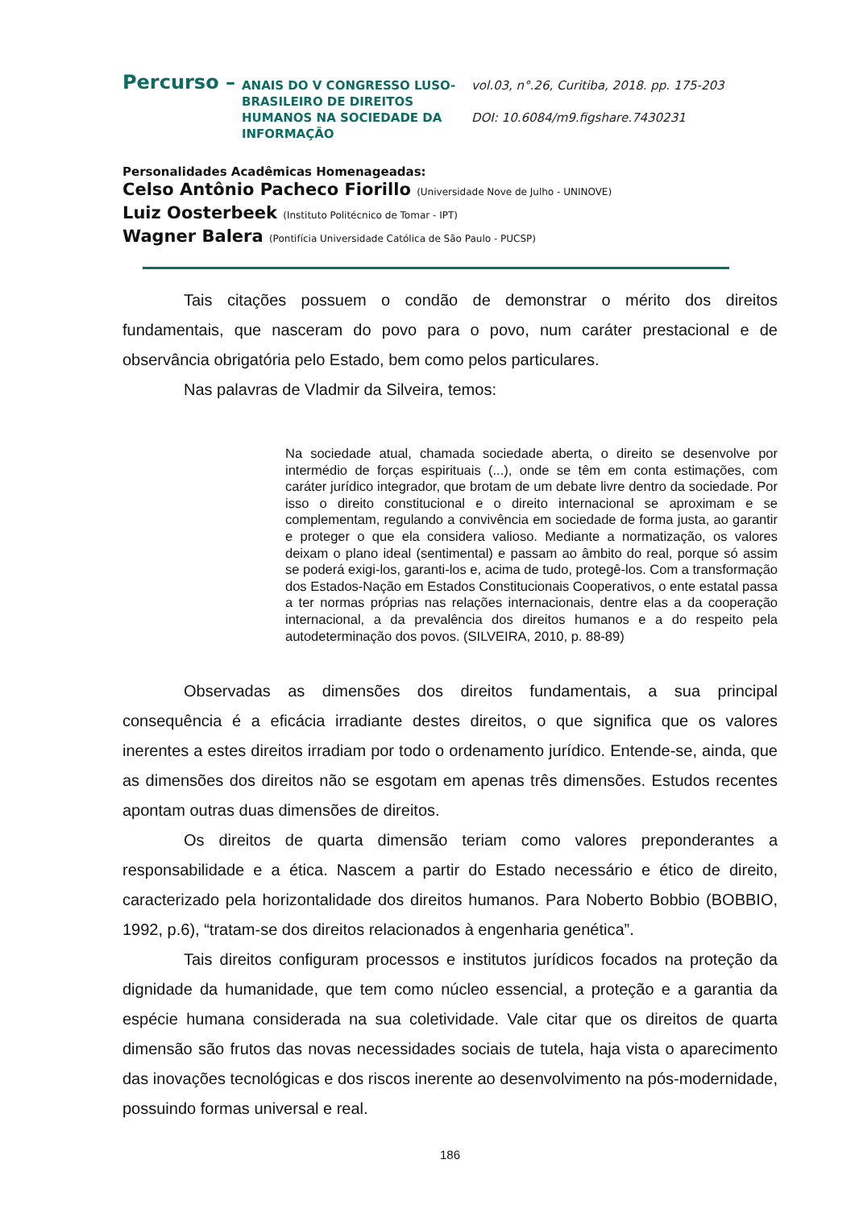Percurso –
ANAIS DO V CONGRESSO LUSO-BRASILEIRO DE DIREITOS HUMANOS NA SOCIEDADE DA INFORMAÇÃO
vol.03, n°.26, Curitiba, 2018. pp. 175-203
DOI: 10.6084/m9.figshare.7430231
Personalidades Acadêmicas Homenageadas:
Celso Antônio Pacheco Fiorillo (Universidade Nove de Julho - UNINOVE)
Luiz Oosterbeek (Instituto Politécnico de Tomar - IPT)
Wagner Balera (Pontifícia Universidade Católica de São Paulo - PUCSP)
Tais citações possuem o condão de demonstrar o mérito dos direitos fundamentais, que nasceram do povo para o povo, num caráter prestacional e de observância obrigatória pelo Estado, bem como pelos particulares.
Nas palavras de Vladmir da Silveira, temos:
Na sociedade atual, chamada sociedade aberta, o direito se desenvolve por intermédio de forças espirituais (...), onde se têm em conta estimações, com caráter jurídico integrador, que brotam de um debate livre dentro da sociedade. Por isso o direito constitucional e o direito internacional se aproximam e se complementam, regulando a convivência em sociedade de forma justa, ao garantir e proteger o que ela considera valioso. Mediante a normatização, os valores deixam o plano ideal (sentimental) e passam ao âmbito do real, porque só assim se poderá exigi-los, garanti-los e, acima de tudo, protegê-los. Com a transformação dos Estados-Nação em Estados Constitucionais Cooperativos, o ente estatal passa a ter normas próprias nas relações internacionais, dentre elas a da cooperação internacional, a da prevalência dos direitos humanos e a do respeito pela autodeterminação dos povos. (SILVEIRA, 2010, p. 88-89)
Observadas as dimensões dos direitos fundamentais, a sua principal consequência é a eficácia irradiante destes direitos, o que significa que os valores inerentes a estes direitos irradiam por todo o ordenamento jurídico. Entende-se, ainda, que as dimensões dos direitos não se esgotam em apenas três dimensões. Estudos recentes apontam outras duas dimensões de direitos.
Os direitos de quarta dimensão teriam como valores preponderantes a responsabilidade e a ética. Nascem a partir do Estado necessário e ético de direito, caracterizado pela horizontalidade dos direitos humanos. Para Noberto Bobbio (BOBBIO, 1992, p.6), “tratam-se dos direitos relacionados à engenharia genética”.
Tais direitos configuram processos e institutos jurídicos focados na proteção da dignidade da humanidade, que tem como núcleo essencial, a proteção e a garantia da espécie humana considerada na sua coletividade. Vale citar que os direitos de quarta dimensão são frutos das novas necessidades sociais de tutela, haja vista o aparecimento das inovações tecnológicas e dos riscos inerente ao desenvolvimento na pós-modernidade, possuindo formas universal e real.
186